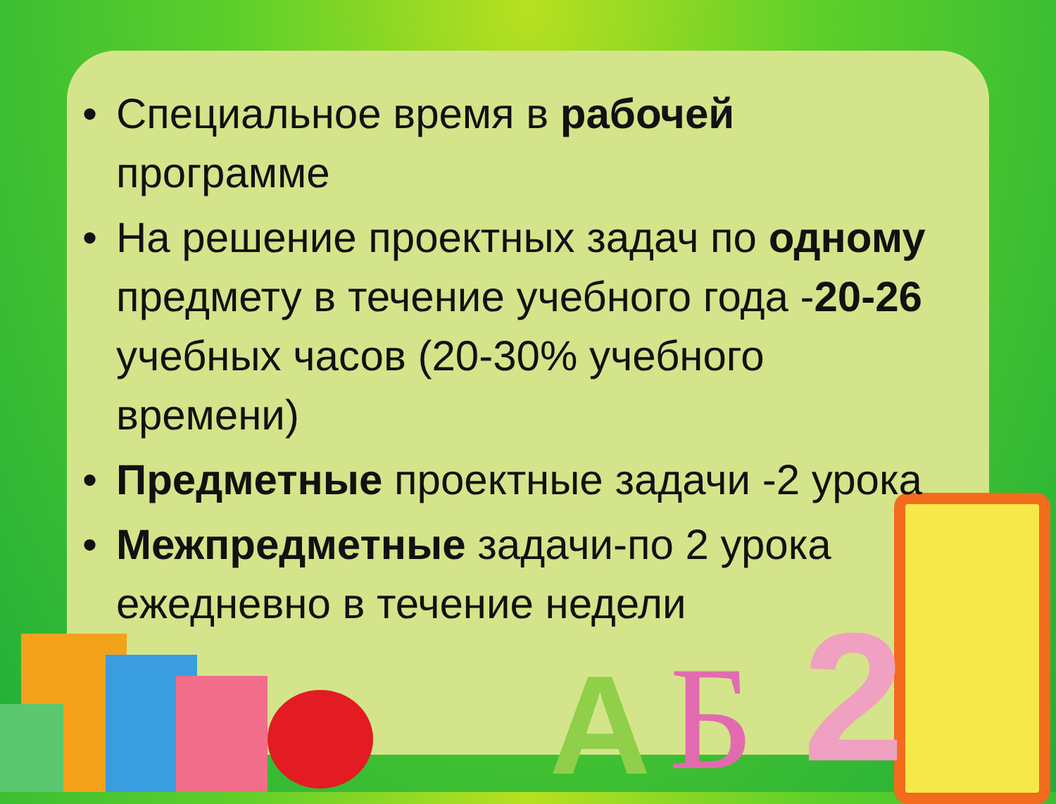2
Б
A
• Специальное время в рабочей программе
• На решение проектных задач по одному предмету в течение учебного года -20-26 учебных часов (20-30% учебного времени)
• Предметные проектные задачи -2 урока
• Межпредметные задачи-по 2 урока ежедневно в течение недели